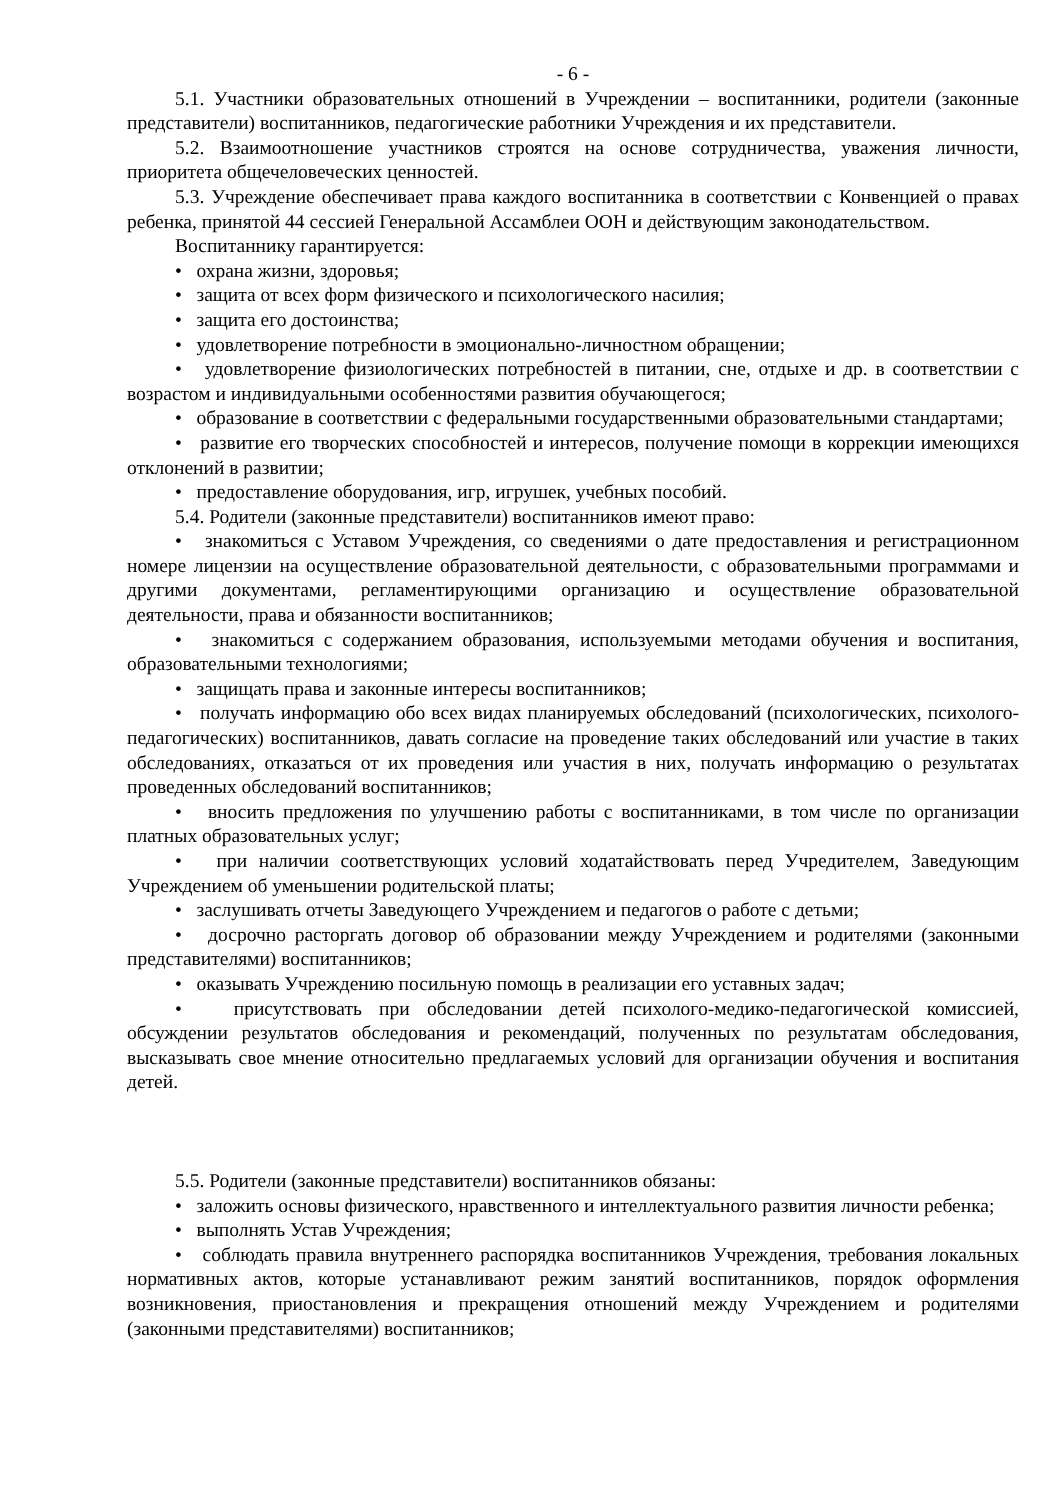- 6 -
5.1. Участники образовательных отношений в Учреждении – воспитанники, родители (законные представители) воспитанников, педагогические работники Учреждения и их представители.
5.2. Взаимоотношение участников строятся на основе сотрудничества, уважения личности, приоритета общечеловеческих ценностей.
5.3. Учреждение обеспечивает права каждого воспитанника в соответствии с Конвенцией о правах ребенка, принятой 44 сессией Генеральной Ассамблеи ООН и действующим законодательством.
Воспитаннику гарантируется:
• охрана жизни, здоровья;
• защита от всех форм физического и психологического насилия;
• защита его достоинства;
• удовлетворение потребности в эмоционально-личностном обращении;
• удовлетворение физиологических потребностей в питании, сне, отдыхе и др. в соответствии с возрастом и индивидуальными особенностями развития обучающегося;
• образование в соответствии с федеральными государственными образовательными стандартами;
• развитие его творческих способностей и интересов, получение помощи в коррекции имеющихся отклонений в развитии;
• предоставление оборудования, игр, игрушек, учебных пособий.
5.4. Родители (законные представители) воспитанников имеют право:
• знакомиться с Уставом Учреждения, со сведениями о дате предоставления и регистрационном номере лицензии на осуществление образовательной деятельности, с образовательными программами и другими документами, регламентирующими организацию и осуществление образовательной деятельности, права и обязанности воспитанников;
• знакомиться с содержанием образования, используемыми методами обучения и воспитания, образовательными технологиями;
• защищать права и законные интересы воспитанников;
• получать информацию обо всех видах планируемых обследований (психологических, психолого-педагогических) воспитанников, давать согласие на проведение таких обследований или участие в таких обследованиях, отказаться от их проведения или участия в них, получать информацию о результатах проведенных обследований воспитанников;
• вносить предложения по улучшению работы с воспитанниками, в том числе по организации платных образовательных услуг;
• при наличии соответствующих условий ходатайствовать перед Учредителем, Заведующим Учреждением об уменьшении родительской платы;
• заслушивать отчеты Заведующего Учреждением и педагогов о работе с детьми;
• досрочно расторгать договор об образовании между Учреждением и родителями (законными представителями) воспитанников;
• оказывать Учреждению посильную помощь в реализации его уставных задач;
• присутствовать при обследовании детей психолого-медико-педагогической комиссией, обсуждении результатов обследования и рекомендаций, полученных по результатам обследования, высказывать свое мнение относительно предлагаемых условий для организации обучения и воспитания детей.
5.5. Родители (законные представители) воспитанников обязаны:
• заложить основы физического, нравственного и интеллектуального развития личности ребенка;
• выполнять Устав Учреждения;
• соблюдать правила внутреннего распорядка воспитанников Учреждения, требования локальных нормативных актов, которые устанавливают режим занятий воспитанников, порядок оформления возникновения, приостановления и прекращения отношений между Учреждением и родителями (законными представителями) воспитанников;